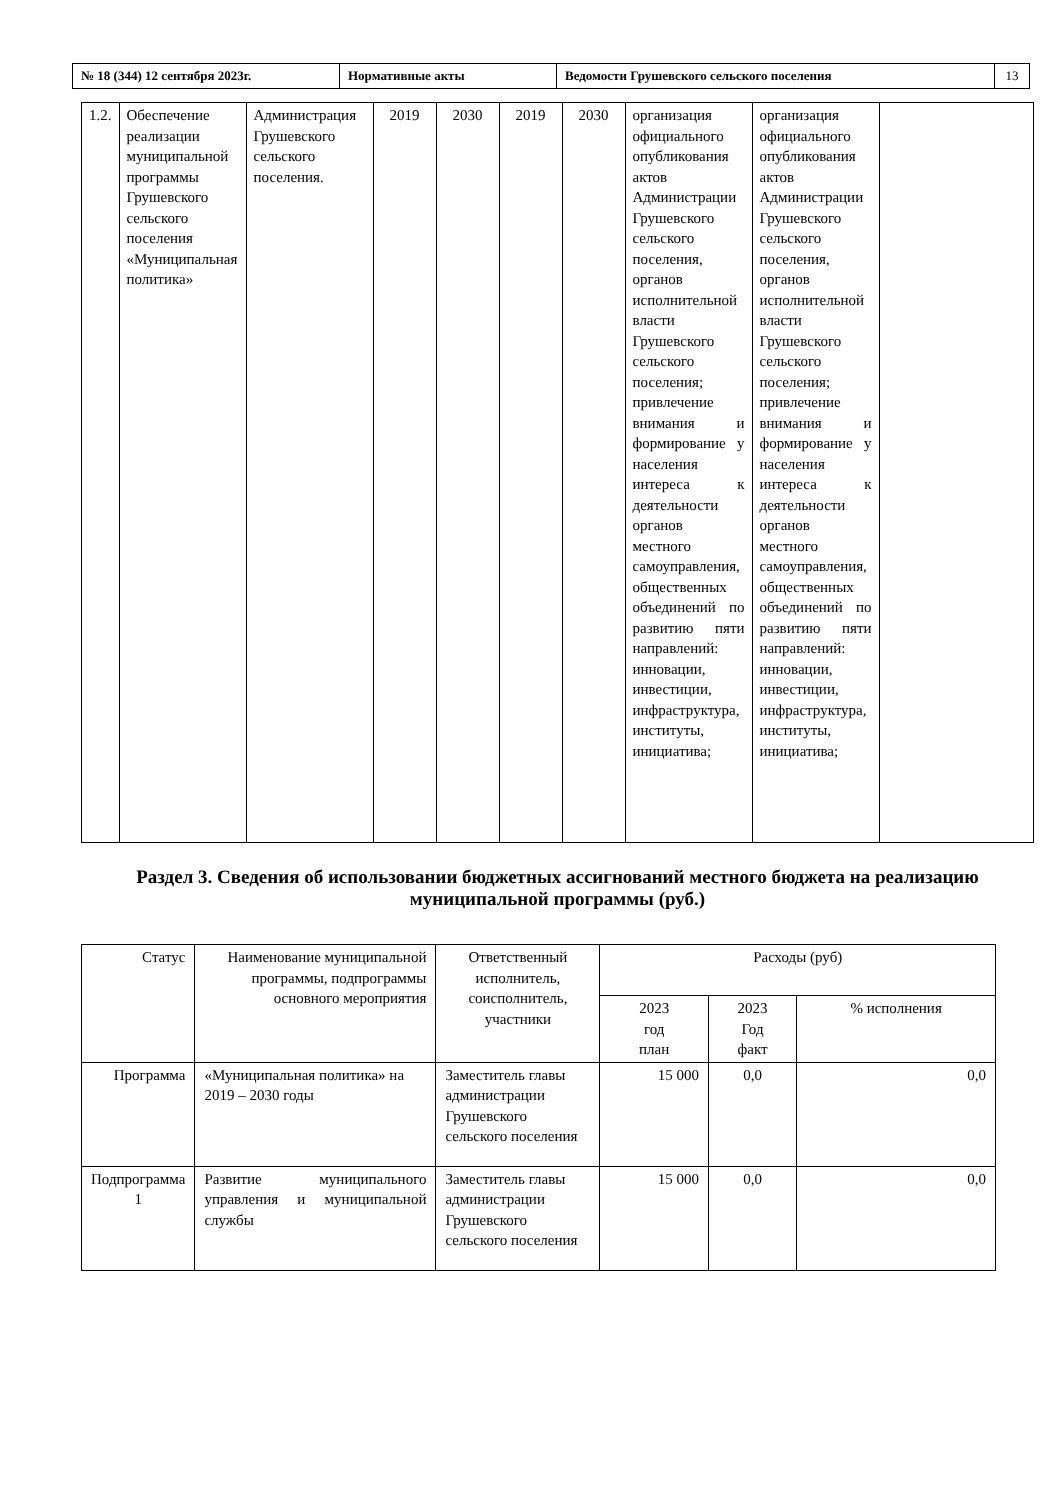| № 18 (344) 12 сентября 2023г. | Нормативные акты | Ведомости Грушевского сельского поселения | 13 |
| 1.2. | Обеспечение реализации муниципальной программы Грушевского сельского поселения «Муниципальная политика» | Администрация Грушевского сельского поселения. | 2019 | 2030 | 2019 | 2030 | организация официального опубликования актов Администрации Грушевского сельского поселения, органов исполнительной власти Грушевского сельского поселения; привлечение внимания и формирование у населения интереса к деятельности органов местного самоуправления, общественных объединений по развитию пяти направлений: инновации, инвестиции, инфраструктура, институты, инициатива; | организация официального опубликования актов Администрации Грушевского сельского поселения, органов исполнительной власти Грушевского сельского поселения; привлечение внимания и формирование у населения интереса к деятельности органов местного самоуправления, общественных объединений по развитию пяти направлений: инновации, инвестиции, инфраструктура, институты, инициатива; | |
Раздел 3. Сведения об использовании бюджетных ассигнований местного бюджета на реализацию
муниципальной программы (руб.)
| Статус | Наименование муниципальной программы, подпрограммы основного мероприятия | Ответственный исполнитель, соисполнитель, участники | Расходы (руб) | | |
| | | | 2023 год план | 2023 Год факт | % исполнения |
| Программа | «Муниципальная политика» на 2019 – 2030 годы | Заместитель главы администрации Грушевского сельского поселения | 15 000 | 0,0 | 0,0 |
| Подпрограмма 1 | Развитие муниципального управления и муниципальной службы | Заместитель главы администрации Грушевского сельского поселения | 15 000 | 0,0 | 0,0 |